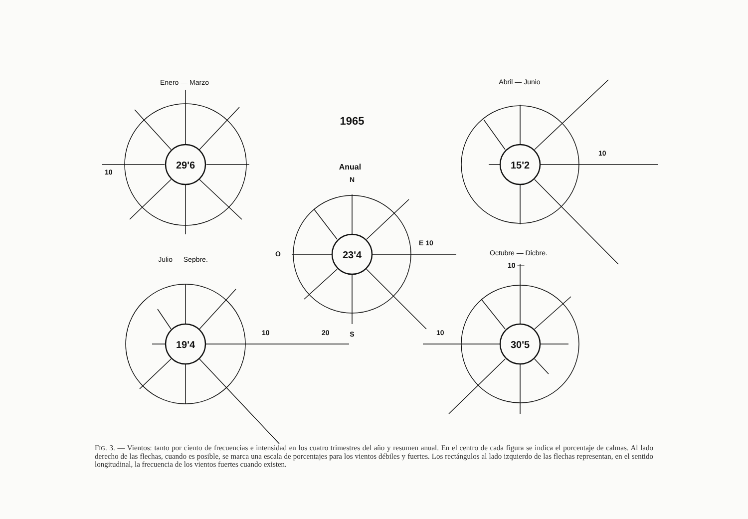Enero — Marzo
Abril — Junio
1965
Anual
Julio — Sepbre.
Octubre — Dicbre.
29'6
15'2
23'4
19'4
30'5
10
N
O
E 10
S
10
10 —
10
20
10
FIG. 3. — Vientos: tanto por ciento de frecuencias e intensidad en los cuatro trimestres del año y resumen anual. En el centro de cada figura se indica el porcentaje de calmas. Al lado derecho de las flechas, cuando es posible, se marca una escala de porcentajes para los vientos débiles y fuertes. Los rectángulos al lado izquierdo de las flechas representan, en el sentido longitudinal, la frecuencia de los vientos fuertes cuando existen.